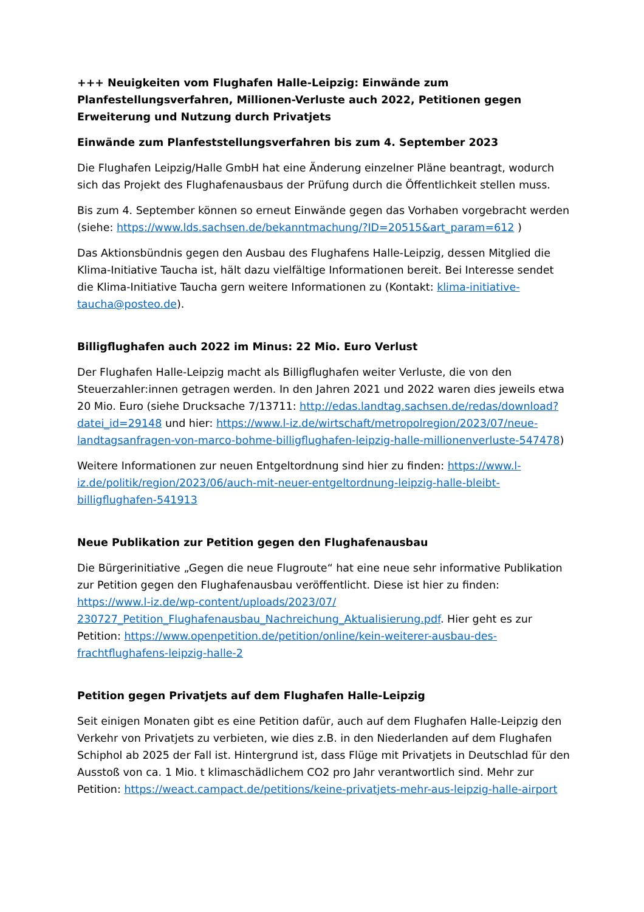+++ Neuigkeiten vom Flughafen Halle-Leipzig: Einwände zum Planfestellungsverfahren, Millionen-Verluste auch 2022, Petitionen gegen Erweiterung und Nutzung durch Privatjets
Einwände zum Planfeststellungsverfahren bis zum 4. September 2023
Die Flughafen Leipzig/Halle GmbH hat eine Änderung einzelner Pläne beantragt, wodurch sich das Projekt des Flughafenausbaus der Prüfung durch die Öffentlichkeit stellen muss.
Bis zum 4. September können so erneut Einwände gegen das Vorhaben vorgebracht werden (siehe: https://www.lds.sachsen.de/bekanntmachung/?ID=20515&art_param=612 )
Das Aktionsbündnis gegen den Ausbau des Flughafens Halle-Leipzig, dessen Mitglied die Klima-Initiative Taucha ist, hält dazu vielfältige Informationen bereit. Bei Interesse sendet die Klima-Initiative Taucha gern weitere Informationen zu (Kontakt: klima-initiative-taucha@posteo.de).
Billigflughafen auch 2022 im Minus: 22 Mio. Euro Verlust
Der Flughafen Halle-Leipzig macht als Billigflughafen weiter Verluste, die von den Steuerzahler:innen getragen werden. In den Jahren 2021 und 2022 waren dies jeweils etwa 20 Mio. Euro (siehe Drucksache 7/13711: http://edas.landtag.sachsen.de/redas/download?datei_id=29148 und hier: https://www.l-iz.de/wirtschaft/metropolregion/2023/07/neue-landtagsanfragen-von-marco-bohme-billigflughafen-leipzig-halle-millionenverluste-547478)
Weitere Informationen zur neuen Entgeltordnung sind hier zu finden: https://www.l-iz.de/politik/region/2023/06/auch-mit-neuer-entgeltordnung-leipzig-halle-bleibt-billigflughafen-541913
Neue Publikation zur Petition gegen den Flughafenausbau
Die Bürgerinitiative „Gegen die neue Flugroute“ hat eine neue sehr informative Publikation zur Petition gegen den Flughafenausbau veröffentlicht. Diese ist hier zu finden: https://www.l-iz.de/wp-content/uploads/2023/07/ 230727_Petition_Flughafenausbau_Nachreichung_Aktualisierung.pdf. Hier geht es zur Petition: https://www.openpetition.de/petition/online/kein-weiterer-ausbau-des-frachtflughafens-leipzig-halle-2
Petition gegen Privatjets auf dem Flughafen Halle-Leipzig
Seit einigen Monaten gibt es eine Petition dafür, auch auf dem Flughafen Halle-Leipzig den Verkehr von Privatjets zu verbieten, wie dies z.B. in den Niederlanden auf dem Flughafen Schiphol ab 2025 der Fall ist. Hintergrund ist, dass Flüge mit Privatjets in Deutschlad für den Ausstoß von ca. 1 Mio. t klimaschädlichem CO2 pro Jahr verantwortlich sind. Mehr zur Petition: https://weact.campact.de/petitions/keine-privatjets-mehr-aus-leipzig-halle-airport